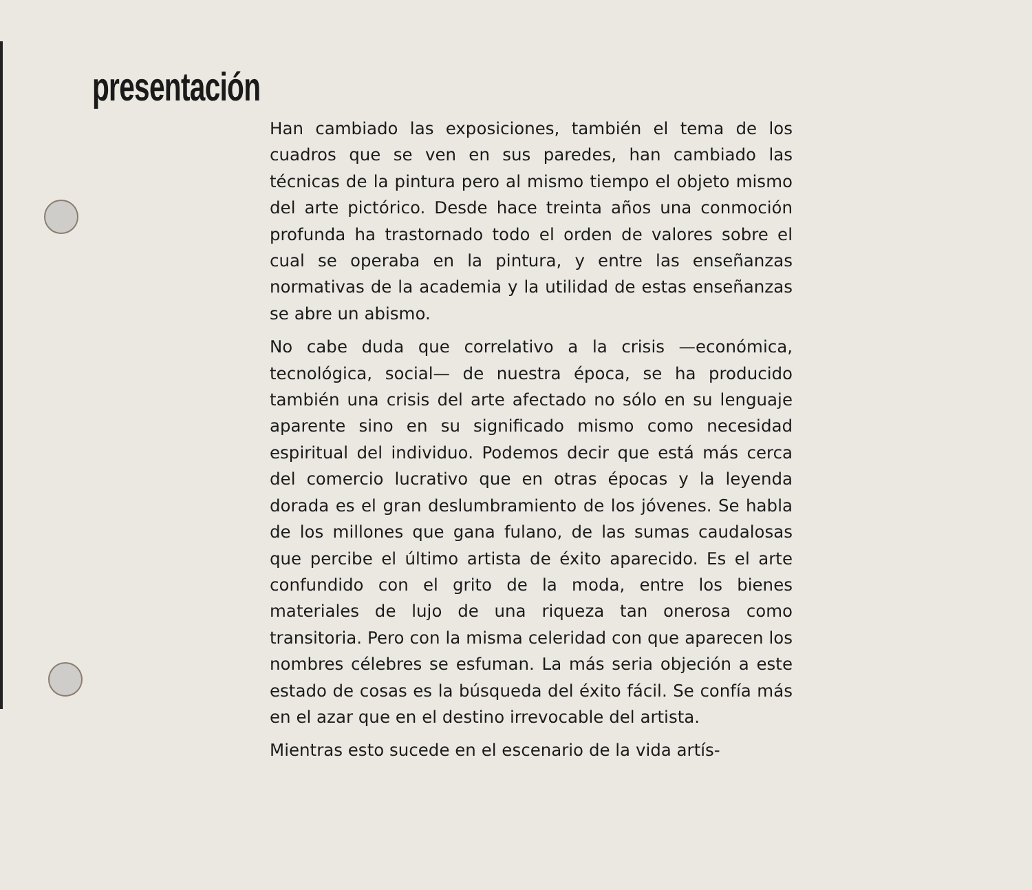presentación
Han cambiado las exposiciones, también el tema de los cuadros que se ven en sus paredes, han cambiado las técnicas de la pintura pero al mismo tiempo el objeto mismo del arte pictórico. Desde hace treinta años una conmoción profunda ha trastornado todo el orden de valores sobre el cual se operaba en la pintura, y entre las enseñanzas normativas de la academia y la utilidad de estas enseñanzas se abre un abismo.
No cabe duda que correlativo a la crisis —económica, tecnológica, social— de nuestra época, se ha producido también una crisis del arte afectado no sólo en su lenguaje aparente sino en su significado mismo como necesidad espiritual del individuo. Podemos decir que está más cerca del comercio lucrativo que en otras épocas y la leyenda dorada es el gran deslumbramiento de los jóvenes. Se habla de los millones que gana fulano, de las sumas caudalosas que percibe el último artista de éxito aparecido. Es el arte confundido con el grito de la moda, entre los bienes materiales de lujo de una riqueza tan onerosa como transitoria. Pero con la misma celeridad con que aparecen los nombres célebres se esfuman. La más seria objeción a este estado de cosas es la búsqueda del éxito fácil. Se confía más en el azar que en el destino irrevocable del artista.
Mientras esto sucede en el escenario de la vida artís-